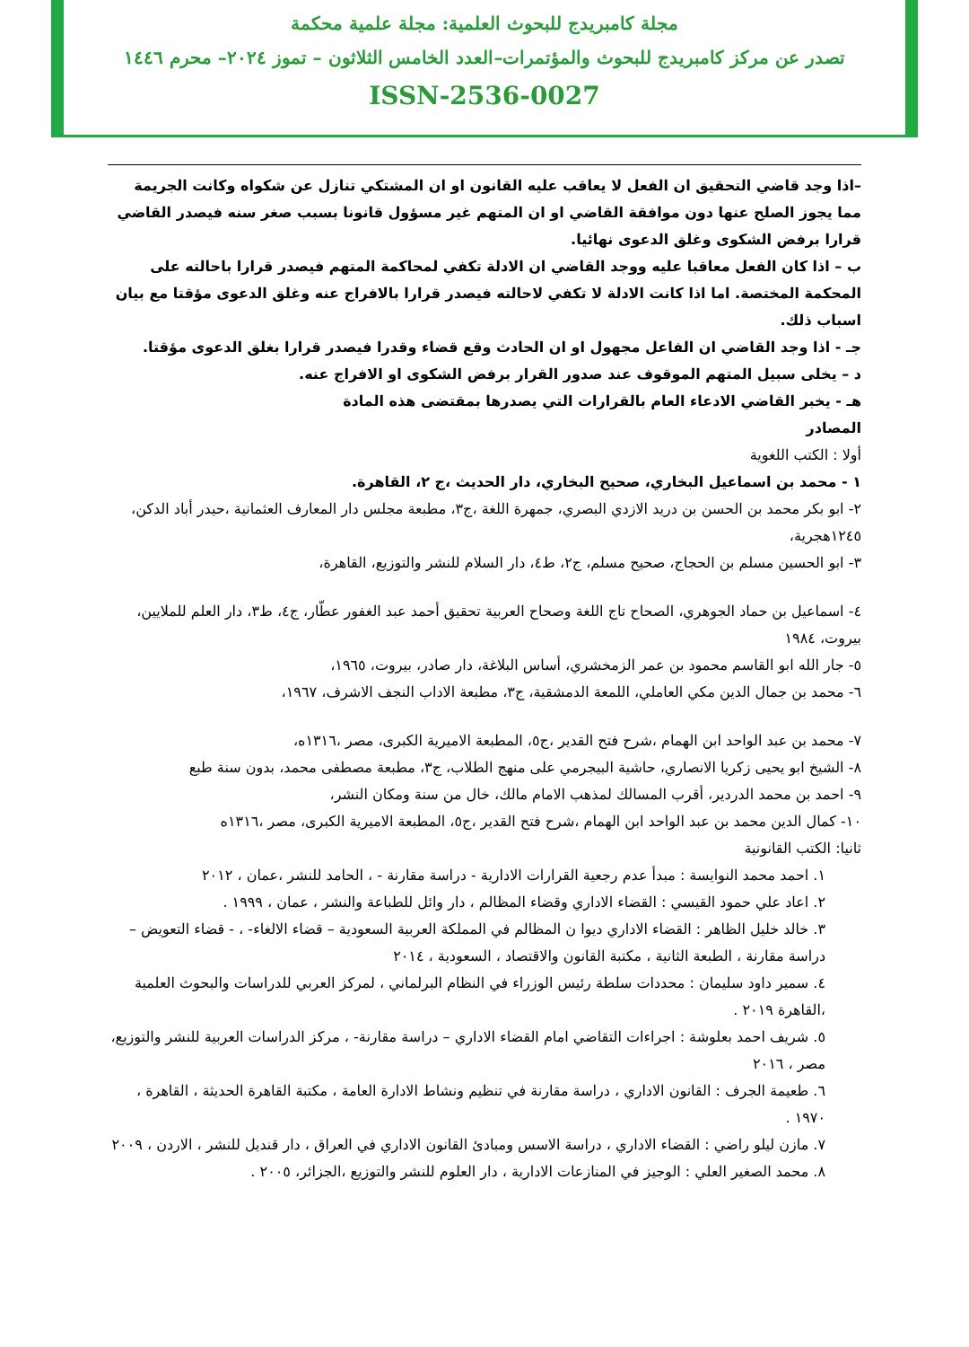مجلة كامبريدج للبحوث العلمية: مجلة علمية محكمة
تصدر عن مركز كامبريدج للبحوث والمؤتمرات–العدد الخامس الثلاثون – تموز ٢٠٢٤– محرم ١٤٤٦
ISSN-2536-0027
–اذا وجد قاضي التحقيق ان الفعل لا يعاقب عليه القانون او ان المشتكي تنازل عن شكواه وكانت الجريمة مما يجوز الصلح عنها دون موافقة القاضي او ان المتهم غير مسؤول قانونا بسبب صغر سنه فيصدر القاضي قرارا برفض الشكوى وغلق الدعوى نهائيا.
ب – اذا كان الفعل معاقبا عليه ووجد القاضي ان الادلة تكفي لمحاكمة المتهم فيصدر قرارا باحالته على المحكمة المختصة. اما اذا كانت الادلة لا تكفي لاحالته فيصدر قرارا بالافراج عنه وغلق الدعوى مؤقتا مع بيان اسباب ذلك.
جـ - اذا وجد القاضي ان الفاعل مجهول او ان الحادث وقع قضاء وقدرا فيصدر قرارا بغلق الدعوى مؤقتا.
د – يخلى سبيل المتهم الموقوف عند صدور القرار برفض الشكوى او الافراج عنه.
هـ - يخبر القاضي الادعاء العام بالقرارات التي يصدرها بمقتضى هذه المادة
المصادر
أولا : الكتب اللغوية
١ - محمد بن اسماعيل البخاري، صحيح البخاري، دار الحديث ،ج ٢، القاهرة.
٢- ابو بكر محمد بن الحسن بن دريد الازدي البصري، جمهرة اللغة ،ج٣، مطبعة مجلس دار المعارف العثمانية ،حيدر أباد الدكن، ١٢٤٥هجرية،
٣- ابو الحسين مسلم بن الحجاج، صحيح مسلم، ج٢، ط٤، دار السلام للنشر والتوزيع، القاهرة،
٤- اسماعيل بن حماد الجوهري، الصحاح تاج اللغة وصحاح العربية تحقيق أحمد عبد الغفور عطّار، ج٤، ط٣، دار العلم للملايين، بيروت، ١٩٨٤
٥- جار الله ابو القاسم محمود بن عمر الزمخشري، أساس البلاغة، دار صادر، بيروت، ١٩٦٥،
٦- محمد بن جمال الدين مكي العاملي، اللمعة الدمشقية، ج٣، مطبعة الاداب النجف الاشرف، ١٩٦٧،
٧- محمد بن عبد الواحد ابن الهمام ،شرح فتح القدير ،ج٥، المطبعة الاميرية الكبرى، مصر ،١٣١٦ه،
٨- الشيخ ابو يحيى زكريا الانصاري، حاشية البيجرمي على منهج الطلاب، ج٣، مطبعة مصطفى محمد، بدون سنة طبع
٩- احمد بن محمد الدردير، أقرب المسالك لمذهب الامام مالك، خال من سنة ومكان النشر،
١٠- كمال الدين محمد بن عبد الواحد ابن الهمام ،شرح فتح القدير ،ج٥، المطبعة الاميرية الكبرى، مصر ،١٣١٦ه
ثانيا: الكتب القانونية
١. احمد محمد النوايسة : مبدأ عدم رجعية القرارات الادارية - دراسة مقارنة - ، الحامد للنشر ،عمان ، ٢٠١٢
٢. اعاد علي حمود القيسي : القضاء الاداري وقضاء المظالم ، دار وائل للطباعة والنشر ، عمان ، ١٩٩٩ .
٣. خالد خليل الظاهر : القضاء الاداري ديوا ن المظالم في المملكة العربية السعودية – قضاء الالغاء- ، - قضاء التعويض – دراسة مقارنة ، الطبعة الثانية ، مكتبة القانون والاقتصاد ، السعودية ، ٢٠١٤
٤. سمير داود سليمان : محددات سلطة رئيس الوزراء في النظام البرلماني ، لمركز العربي للدراسات والبحوث العلمية ،القاهرة ٢٠١٩ .
٥. شريف احمد بعلوشة : اجراءات التقاضي امام القضاء الاداري – دراسة مقارنة- ، مركز الدراسات العربية للنشر والتوزيع، مصر ، ٢٠١٦
٦. طعيمة الجرف : القانون الاداري ، دراسة مقارنة في تنظيم ونشاط الادارة العامة ، مكتبة القاهرة الحديثة ، القاهرة ، ١٩٧٠ .
٧. مازن ليلو راضي : القضاء الاداري ، دراسة الاسس ومبادئ القانون الاداري في العراق ، دار قنديل للنشر ، الاردن ، ٢٠٠٩
٨. محمد الصغير العلي : الوجيز في المنازعات الادارية ، دار العلوم للنشر والتوزيع ،الجزائر، ٢٠٠٥ .